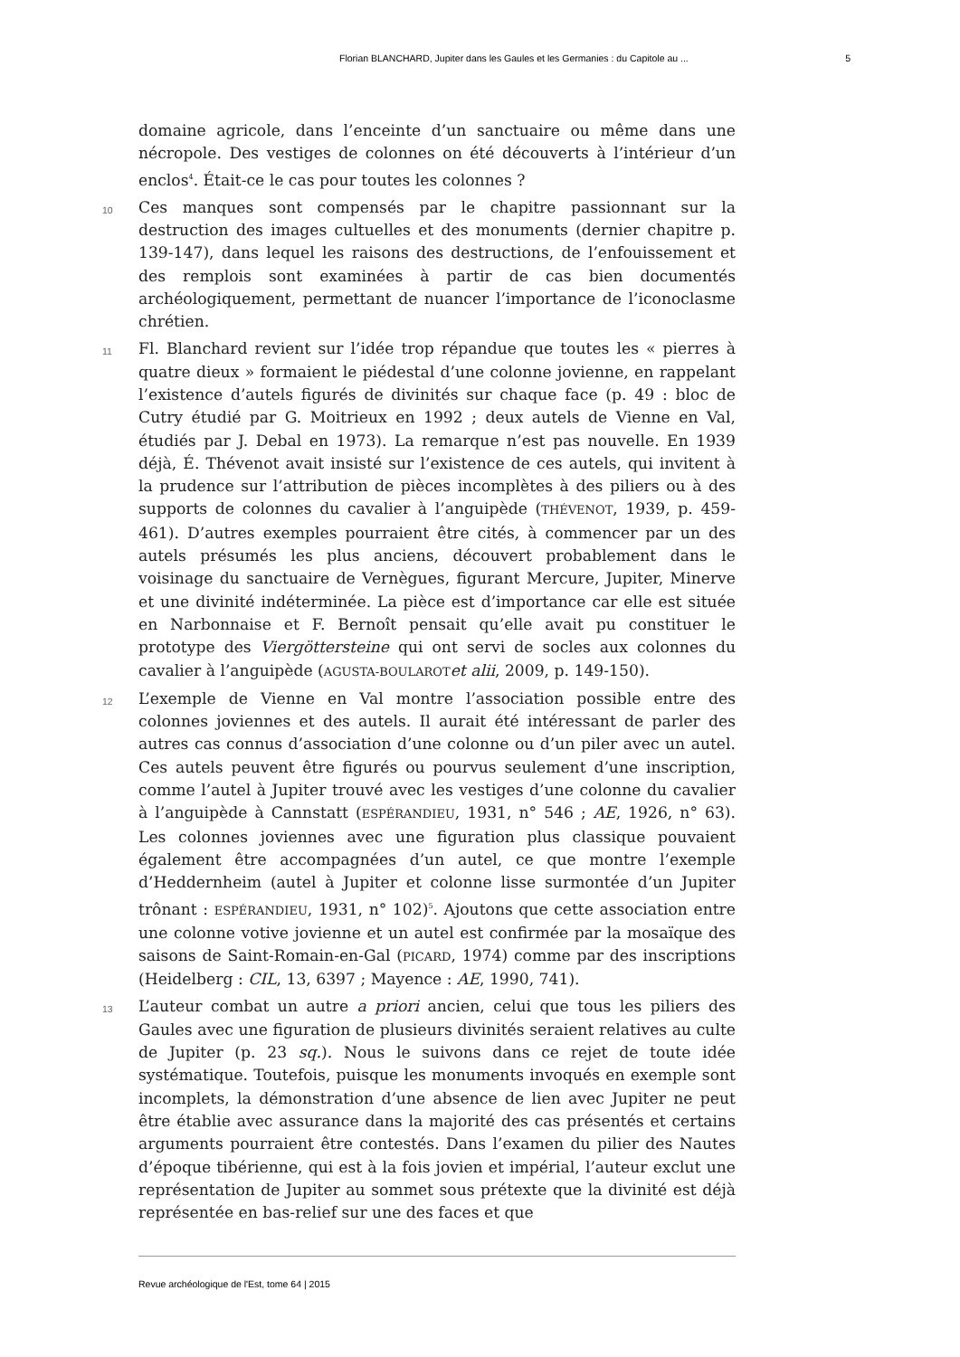Florian BLANCHARD, Jupiter dans les Gaules et les Germanies : du Capitole au ... 5
domaine agricole, dans l’enceinte d’un sanctuaire ou même dans une nécropole. Des vestiges de colonnes on été découverts à l’intérieur d’un enclos<sup>4</sup>. Était-ce le cas pour toutes les colonnes ?
10
Ces manques sont compensés par le chapitre passionnant sur la destruction des images cultuelles et des monuments (dernier chapitre p. 139-147), dans lequel les raisons des destructions, de l’enfouissement et des remplois sont examinées à partir de cas bien documentés archéologiquement, permettant de nuancer l’importance de l’iconoclasme chrétien.
11
Fl. Blanchard revient sur l’idée trop répandue que toutes les « pierres à quatre dieux » formaient le piédestal d’une colonne jovienne, en rappelant l’existence d’autels figurés de divinités sur chaque face (p. 49 : bloc de Cutry étudié par G. Moitrieux en 1992 ; deux autels de Vienne en Val, étudiés par J. Debal en 1973). La remarque n’est pas nouvelle. En 1939 déjà, É. Thévenot avait insisté sur l’existence de ces autels, qui invitent à la prudence sur l’attribution de pièces incomplètes à des piliers ou à des supports de colonnes du cavalier à l’anguipède (THÉVENOT, 1939, p. 459-461). D’autres exemples pourraient être cités, à commencer par un des autels présumés les plus anciens, découvert probablement dans le voisinage du sanctuaire de Vernègues, figurant Mercure, Jupiter, Minerve et une divinité indéterminée. La pièce est d’importance car elle est située en Narbonnaise et F. Bernoît pensait qu’elle avait pu constituer le prototype des Viergöttersteine qui ont servi de socles aux colonnes du cavalier à l’anguipède (AGUSTA-BOULAROT et alii, 2009, p. 149-150).
12
L’exemple de Vienne en Val montre l’association possible entre des colonnes joviennes et des autels. Il aurait été intéressant de parler des autres cas connus d’association d’une colonne ou d’un piler avec un autel. Ces autels peuvent être figurés ou pourvus seulement d’une inscription, comme l’autel à Jupiter trouvé avec les vestiges d’une colonne du cavalier à l’anguipède à Cannstatt (ESPÉRANDIEU, 1931, n° 546 ; AE, 1926, n° 63). Les colonnes joviennes avec une figuration plus classique pouvaient également être accompagnées d’un autel, ce que montre l’exemple d’Heddernheim (autel à Jupiter et colonne lisse surmontée d’un Jupiter trônant : ESPÉRANDIEU, 1931, n° 102)<sup>5</sup>. Ajoutons que cette association entre une colonne votive jovienne et un autel est confirmée par la mosaïque des saisons de Saint-Romain-en-Gal (PICARD, 1974) comme par des inscriptions (Heidelberg : CIL, 13, 6397 ; Mayence : AE, 1990, 741).
13
L’auteur combat un autre a priori ancien, celui que tous les piliers des Gaules avec une figuration de plusieurs divinités seraient relatives au culte de Jupiter (p. 23 sq.). Nous le suivons dans ce rejet de toute idée systématique. Toutefois, puisque les monuments invoqués en exemple sont incomplets, la démonstration d’une absence de lien avec Jupiter ne peut être établie avec assurance dans la majorité des cas présentés et certains arguments pourraient être contestés. Dans l’examen du pilier des Nautes d’époque tibérienne, qui est à la fois jovien et impérial, l’auteur exclut une représentation de Jupiter au sommet sous prétexte que la divinité est déjà représentée en bas-relief sur une des faces et que
Revue archéologique de l'Est, tome 64 | 2015